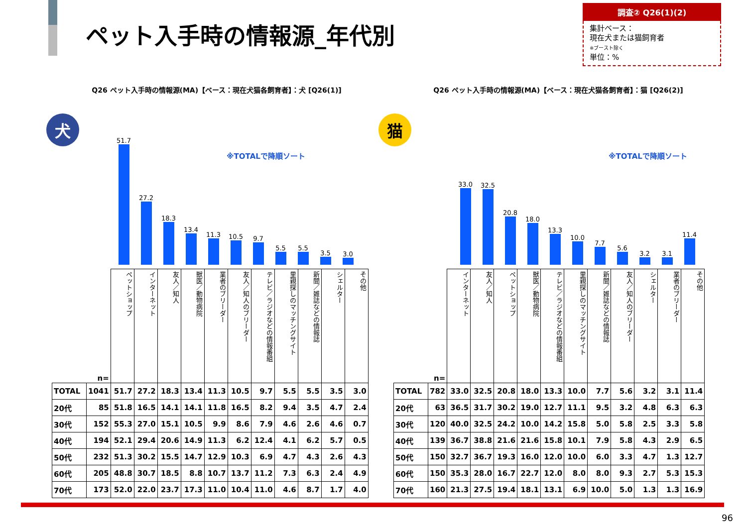ペット入手時の情報源_年代別
調査② Q26(1)(2)
集計ベース：
現在犬または猫飼育者
※ブースト除く
単位：%
Q26 ペット入手時の情報源(MA)【ベース：現在犬猫各飼育者】：犬 [Q26(1)]
犬
※TOTALで降順ソート
51.7
27.2
18.3
13.4
11.3
10.5
9.7
5.5
5.5
3.5
3.0
| | n= | ペットショップ | インターネット | 友人／知人 | 獣医／動物病院 | 業者のブリーダー | 友人／知人のブリーダー | テレビ／ラジオなどの情報番組 | 里親探しのマッチングサイト | 新聞／雑誌などの情報誌 | シェルター | その他 |
| --- | --- | --- | --- | --- | --- | --- | --- | --- | --- | --- | --- | --- |
| TOTAL | 1041 | 51.7 | 27.2 | 18.3 | 13.4 | 11.3 | 10.5 | 9.7 | 5.5 | 5.5 | 3.5 | 3.0 |
| 20代 | 85 | 51.8 | 16.5 | 14.1 | 14.1 | 11.8 | 16.5 | 8.2 | 9.4 | 3.5 | 4.7 | 2.4 |
| 30代 | 152 | 55.3 | 27.0 | 15.1 | 10.5 | 9.9 | 8.6 | 7.9 | 4.6 | 2.6 | 4.6 | 0.7 |
| 40代 | 194 | 52.1 | 29.4 | 20.6 | 14.9 | 11.3 | 6.2 | 12.4 | 4.1 | 6.2 | 5.7 | 0.5 |
| 50代 | 232 | 51.3 | 30.2 | 15.5 | 14.7 | 12.9 | 10.3 | 6.9 | 4.7 | 4.3 | 2.6 | 4.3 |
| 60代 | 205 | 48.8 | 30.7 | 18.5 | 8.8 | 10.7 | 13.7 | 11.2 | 7.3 | 6.3 | 2.4 | 4.9 |
| 70代 | 173 | 52.0 | 22.0 | 23.7 | 17.3 | 11.0 | 10.4 | 11.0 | 4.6 | 8.7 | 1.7 | 4.0 |
Q26 ペット入手時の情報源(MA)【ベース：現在犬猫各飼育者】：猫 [Q26(2)]
猫
※TOTALで降順ソート
33.0
32.5
20.8
18.0
13.3
10.0
7.7
5.6
3.2
3.1
11.4
| | n= | インターネット | 友人／知人 | ペットショップ | 獣医／動物病院 | テレビ／ラジオなどの情報番組 | 里親探しのマッチングサイト | 新聞／雑誌などの情報誌 | 友人／知人のブリーダー | シェルター | 業者のブリーダー | その他 |
| --- | --- | --- | --- | --- | --- | --- | --- | --- | --- | --- | --- | --- |
| TOTAL | 782 | 33.0 | 32.5 | 20.8 | 18.0 | 13.3 | 10.0 | 7.7 | 5.6 | 3.2 | 3.1 | 11.4 |
| 20代 | 63 | 36.5 | 31.7 | 30.2 | 19.0 | 12.7 | 11.1 | 9.5 | 3.2 | 4.8 | 6.3 | 6.3 |
| 30代 | 120 | 40.0 | 32.5 | 24.2 | 10.0 | 14.2 | 15.8 | 5.0 | 5.8 | 2.5 | 3.3 | 5.8 |
| 40代 | 139 | 36.7 | 38.8 | 21.6 | 21.6 | 15.8 | 10.1 | 7.9 | 5.8 | 4.3 | 2.9 | 6.5 |
| 50代 | 150 | 32.7 | 36.7 | 19.3 | 16.0 | 12.0 | 10.0 | 6.0 | 3.3 | 4.7 | 1.3 | 12.7 |
| 60代 | 150 | 35.3 | 28.0 | 16.7 | 22.7 | 12.0 | 8.0 | 8.0 | 9.3 | 2.7 | 5.3 | 15.3 |
| 70代 | 160 | 21.3 | 27.5 | 19.4 | 18.1 | 13.1 | 6.9 | 10.0 | 5.0 | 1.3 | 1.3 | 16.9 |
96